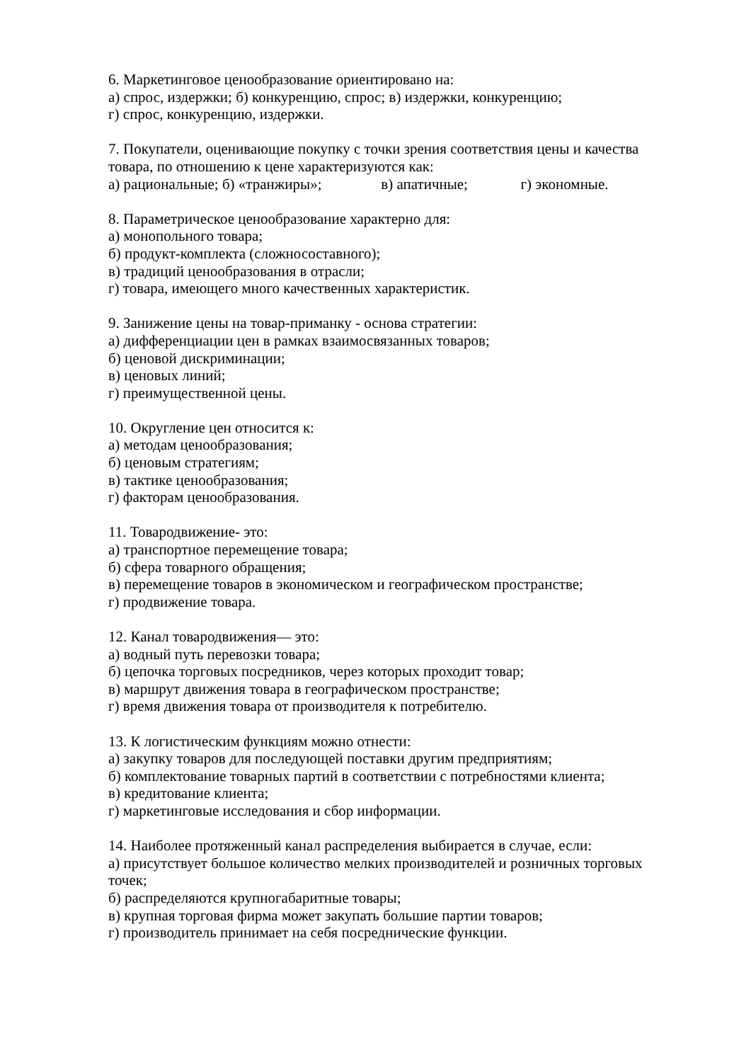6. Маркетинговое ценообразование ориентировано на:
а) спрос, издержки; б) конкуренцию, спрос; в) издержки, конкуренцию;
г) спрос, конкуренцию, издержки.
7. Покупатели, оценивающие покупку с точки зрения соответствия цены и качества товара, по отношению к цене характеризуются как:
а) рациональные; б) «транжиры»; в) апатичные; г) экономные.
8. Параметрическое ценообразование характерно для:
а) монопольного товара;
б) продукт-комплекта (сложносоставного);
в) традиций ценообразования в отрасли;
г) товара, имеющего много качественных характеристик.
9. Занижение цены на товар-приманку - основа стратегии:
а) дифференциации цен в рамках взаимосвязанных товаров;
б) ценовой дискриминации;
в) ценовых линий;
г) преимущественной цены.
10. Округление цен относится к:
а) методам ценообразования;
б) ценовым стратегиям;
в) тактике ценообразования;
г) факторам ценообразования.
11. Товародвижение- это:
а) транспортное перемещение товара;
б) сфера товарного обращения;
в) перемещение товаров в экономическом и географическом пространстве;
г) продвижение товара.
12. Канал товародвижения— это:
а) водный путь перевозки товара;
б) цепочка торговых посредников, через которых проходит товар;
в) маршрут движения товара в географическом пространстве;
г) время движения товара от производителя к потребителю.
13. К логистическим функциям можно отнести:
а) закупку товаров для последующей поставки другим предприятиям;
б) комплектование товарных партий в соответствии с потребностями клиента;
в) кредитование клиента;
г) маркетинговые исследования и сбор информации.
14. Наиболее протяженный канал распределения выбирается в случае, если:
а) присутствует большое количество мелких производителей и розничных торговых точек;
б) распределяются крупногабаритные товары;
в) крупная торговая фирма может закупать большие партии товаров;
г) производитель принимает на себя посреднические функции.